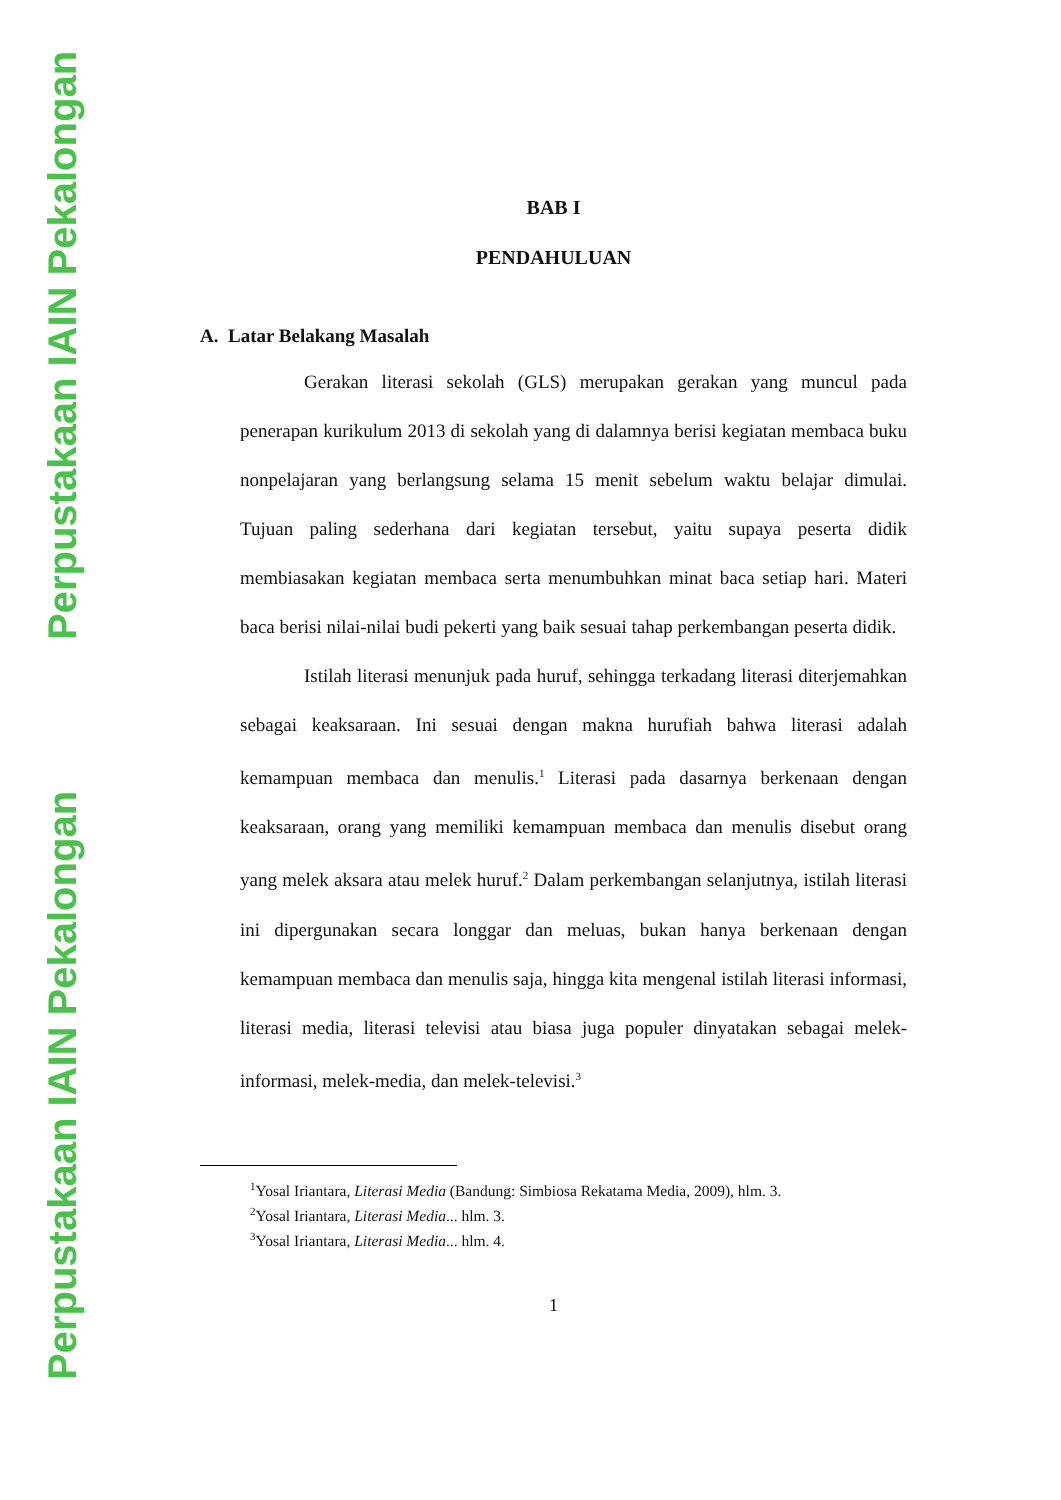Perpustakaan IAIN Pekalongan
Perpustakaan IAIN Pekalongan
BAB I
PENDAHULUAN
A. Latar Belakang Masalah
Gerakan literasi sekolah (GLS) merupakan gerakan yang muncul pada penerapan kurikulum 2013 di sekolah yang di dalamnya berisi kegiatan membaca buku nonpelajaran yang berlangsung selama 15 menit sebelum waktu belajar dimulai. Tujuan paling sederhana dari kegiatan tersebut, yaitu supaya peserta didik membiasakan kegiatan membaca serta menumbuhkan minat baca setiap hari. Materi baca berisi nilai-nilai budi pekerti yang baik sesuai tahap perkembangan peserta didik.
Istilah literasi menunjuk pada huruf, sehingga terkadang literasi diterjemahkan sebagai keaksaraan. Ini sesuai dengan makna hurufiah bahwa literasi adalah kemampuan membaca dan menulis.<sup>1</sup> Literasi pada dasarnya berkenaan dengan keaksaraan, orang yang memiliki kemampuan membaca dan menulis disebut orang yang melek aksara atau melek huruf.<sup>2</sup> Dalam perkembangan selanjutnya, istilah literasi ini dipergunakan secara longgar dan meluas, bukan hanya berkenaan dengan kemampuan membaca dan menulis saja, hingga kita mengenal istilah literasi informasi, literasi media, literasi televisi atau biasa juga populer dinyatakan sebagai melek-informasi, melek-media, dan melek-televisi.<sup>3</sup>
<sup>1</sup> Yosal Iriantara, Literasi Media (Bandung: Simbiosa Rekatama Media, 2009), hlm. 3.
<sup>2</sup> Yosal Iriantara, Literasi Media... hlm. 3.
<sup>3</sup> Yosal Iriantara, Literasi Media... hlm. 4.
1